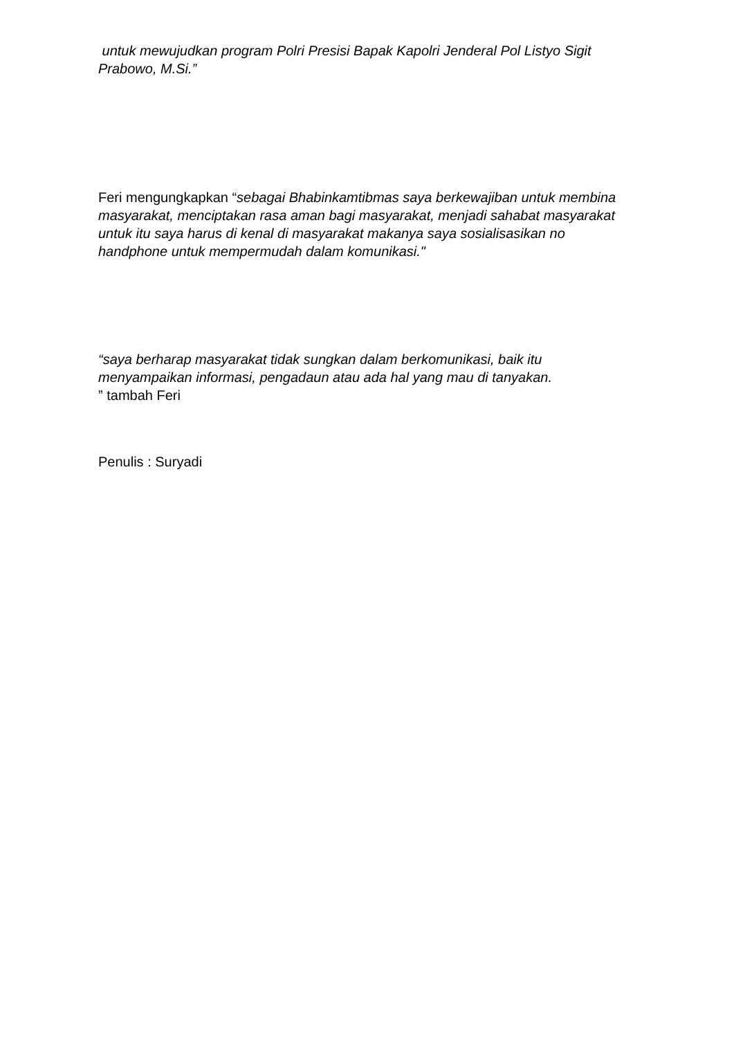untuk mewujudkan program Polri Presisi Bapak Kapolri Jenderal Pol Listyo Sigit Prabowo, M.Si.”
Feri mengungkapkan “sebagai Bhabinkamtibmas saya berkewajiban untuk membina masyarakat, menciptakan rasa aman bagi masyarakat, menjadi sahabat masyarakat untuk itu saya harus di kenal di masyarakat makanya saya sosialisasikan no handphone untuk mempermudah dalam komunikasi."
“saya berharap masyarakat tidak sungkan dalam berkomunikasi, baik itu menyampaikan informasi, pengadaun atau ada hal yang mau di tanyakan.
” tambah Feri
Penulis : Suryadi